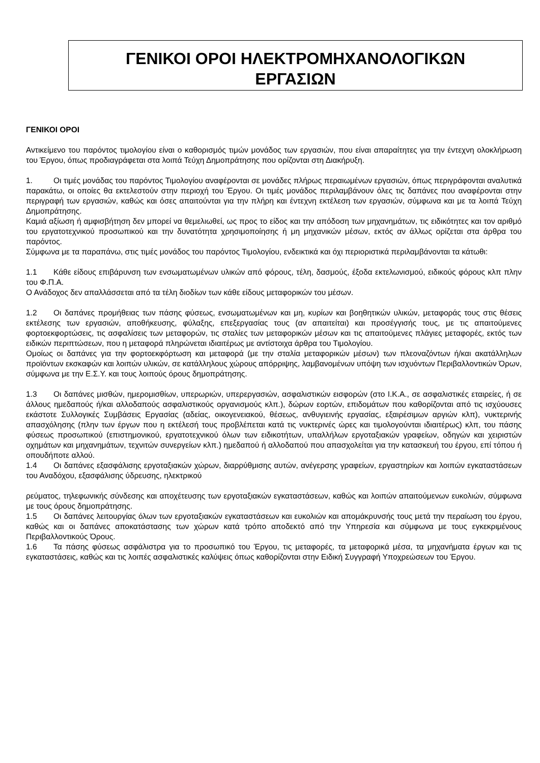ΓΕΝΙΚΟΙ ΟΡΟΙ ΗΛΕΚΤΡΟΜΗΧΑΝΟΛΟΓΙΚΩΝ
ΕΡΓΑΣΙΩΝ
ΓΕΝΙΚΟΙ ΟΡΟΙ
Αντικείμενο του παρόντος τιμολογίου είναι ο καθορισμός τιμών μονάδος των εργασιών, που είναι απαραίτητες για την έντεχνη ολοκλήρωση του Έργου, όπως προδιαγράφεται στα λοιπά Τεύχη Δημοπράτησης που ορίζονται στη Διακήρυξη.
1. Οι τιμές μονάδας του παρόντος Τιμολογίου αναφέρονται σε μονάδες πλήρως περαιωμένων εργασιών, όπως περιγράφονται αναλυτικά παρακάτω, οι οποίες θα εκτελεστούν στην περιοχή του Έργου. Οι τιμές μονάδος περιλαμβάνουν όλες τις δαπάνες που αναφέρονται στην περιγραφή των εργασιών, καθώς και όσες απαιτούνται για την πλήρη και έντεχνη εκτέλεση των εργασιών, σύμφωνα και με τα λοιπά Τεύχη Δημοπράτησης.
Καμιά αξίωση ή αμφισβήτηση δεν μπορεί να θεμελιωθεί, ως προς το είδος και την απόδοση των μηχανημάτων, τις ειδικότητες και τον αριθμό του εργατοτεχνικού προσωπικού και την δυνατότητα χρησιμοποίησης ή μη μηχανικών μέσων, εκτός αν άλλως ορίζεται στα άρθρα του παρόντος.
Σύμφωνα με τα παραπάνω, στις τιμές μονάδος του παρόντος Τιμολογίου, ενδεικτικά και όχι περιοριστικά περιλαμβάνονται τα κάτωθι:
1.1 Κάθε είδους επιβάρυνση των ενσωματωμένων υλικών από φόρους, τέλη, δασμούς, έξοδα εκτελωνισμού, ειδικούς φόρους κλπ πλην του Φ.Π.Α.
Ο Ανάδοχος δεν απαλλάσσεται από τα τέλη διοδίων των κάθε είδους μεταφορικών του μέσων.
1.2 Οι δαπάνες προμήθειας των πάσης φύσεως, ενσωματωμένων και μη, κυρίων και βοηθητικών υλικών, μεταφοράς τους στις θέσεις εκτέλεσης των εργασιών, αποθήκευσης, φύλαξης, επεξεργασίας τους (αν απαιτείται) και προσέγγισής τους, με τις απαιτούμενες φορτοεκφορτώσεις, τις ασφαλίσεις των μεταφορών, τις σταλίες των μεταφορικών μέσων και τις απαιτούμενες πλάγιες μεταφορές, εκτός των ειδικών περιπτώσεων, που η μεταφορά πληρώνεται ιδιαιτέρως με αντίστοιχα άρθρα του Τιμολογίου.
Ομοίως οι δαπάνες για την φορτοεκφόρτωση και μεταφορά (με την σταλία μεταφορικών μέσων) των πλεοναζόντων ή/και ακατάλληλων προϊόντων εκσκαφών και λοιπών υλικών, σε κατάλληλους χώρους απόρριψης, λαμβανομένων υπόψη των ισχυόντων Περιβαλλοντικών Όρων, σύμφωνα με την Ε.Σ.Υ. και τους λοιπούς όρους δημοπράτησης.
1.3 Οι δαπάνες μισθών, ημερομισθίων, υπερωριών, υπερεργασιών, ασφαλιστικών εισφορών (στο Ι.Κ.Α., σε ασφαλιστικές εταιρείες, ή σε άλλους ημεδαπούς ή/και αλλοδαπούς ασφαλιστικούς οργανισμούς κλπ.), δώρων εορτών, επιδομάτων που καθορίζονται από τις ισχύουσες εκάστοτε Συλλογικές Συμβάσεις Εργασίας (αδείας, οικογενειακού, θέσεως, ανθυγιεινής εργασίας, εξαιρέσιμων αργιών κλπ), νυκτερινής απασχόλησης (πλην των έργων που η εκτέλεσή τους προβλέπεται κατά τις νυκτερινές ώρες και τιμολογούνται ιδιαιτέρως) κλπ, του πάσης φύσεως προσωπικού (επιστημονικού, εργατοτεχνικού όλων των ειδικοτήτων, υπαλλήλων εργοταξιακών γραφείων, οδηγών και χειριστών οχημάτων και μηχανημάτων, τεχνιτών συνεργείων κλπ.) ημεδαπού ή αλλοδαπού που απασχολείται για την κατασκευή του έργου, επί τόπου ή οπουδήποτε αλλού.
1.4 Οι δαπάνες εξασφάλισης εργοταξιακών χώρων, διαρρύθμισης αυτών, ανέγερσης γραφείων, εργαστηρίων και λοιπών εγκαταστάσεων του Αναδόχου, εξασφάλισης ύδρευσης, ηλεκτρικού
ρεύματος, τηλεφωνικής σύνδεσης και αποχέτευσης των εργοταξιακών εγκαταστάσεων, καθώς και λοιπών απαιτούμενων ευκολιών, σύμφωνα με τους όρους δημοπράτησης.
1.5 Οι δαπάνες λειτουργίας όλων των εργοταξιακών εγκαταστάσεων και ευκολιών και απομάκρυνσής τους μετά την περαίωση του έργου, καθώς και οι δαπάνες αποκατάστασης των χώρων κατά τρόπο αποδεκτό από την Υπηρεσία και σύμφωνα με τους εγκεκριμένους Περιβαλλοντικούς Όρους.
1.6 Τα πάσης φύσεως ασφάλιστρα για το προσωπικό του Έργου, τις μεταφορές, τα μεταφορικά μέσα, τα μηχανήματα έργων και τις εγκαταστάσεις, καθώς και τις λοιπές ασφαλιστικές καλύψεις όπως καθορίζονται στην Ειδική Συγγραφή Υποχρεώσεων του Έργου.